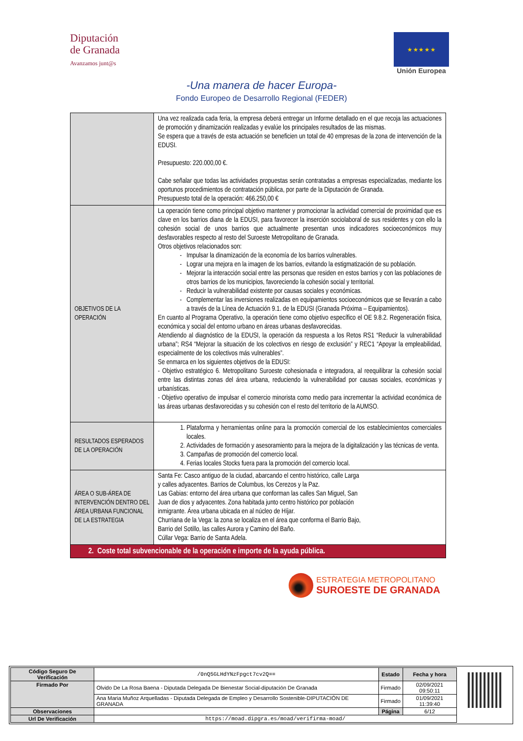Diputación
de Granada
Avanzamos junt@s
★ ★ ★ ★ ★
Unión Europea
-Una manera de hacer Europa-
Fondo Europeo de Desarrollo Regional (FEDER)
| | Una vez realizada cada feria, la empresa deberá entregar un Informe detallado en el que recoja las actuaciones de promoción y dinamización realizadas y evalúe los principales resultados de las mismas. Se espera que a través de esta actuación se beneficien un total de 40 empresas de la zona de intervención de la EDUSI. Presupuesto: 220.000,00 €. Cabe señalar que todas las actividades propuestas serán contratadas a empresas especializadas, mediante los oportunos procedimientos de contratación pública, por parte de la Diputación de Granada. Presupuesto total de la operación: 466.250,00 € |
| OBJETIVOS DE LA OPERACIÓN | La operación tiene como principal objetivo mantener y promocionar la actividad comercial de proximidad que es clave en los barrios diana de la EDUSI, para favorecer la inserción sociolaboral de sus residentes y con ello la cohesión social de unos barrios que actualmente presentan unos indicadores socioeconómicos muy desfavorables respecto al resto del Suroeste Metropolitano de Granada. Otros objetivos relacionados son: Impulsar la dinamización de la economía de los barrios vulnerables. Lograr una mejora en la imagen de los barrios, evitando la estigmatización de su población. Mejorar la interacción social entre las personas que residen en estos barrios y con las poblaciones de otros barrios de los municipios, favoreciendo la cohesión social y territorial. Reducir la vulnerabilidad existente por causas sociales y económicas. Complementar las inversiones realizadas en equipamientos socioeconómicos que se llevarán a cabo a través de la Línea de Actuación 9.1. de la EDUSI (Granada Próxima – Equipamientos). En cuanto al Programa Operativo, la operación tiene como objetivo específico el OE 9.8.2. Regeneración física, económica y social del entorno urbano en áreas urbanas desfavorecidas. Atendiendo al diagnóstico de la EDUSI, la operación da respuesta a los Retos RS1 “Reducir la vulnerabilidad urbana”; RS4 “Mejorar la situación de los colectivos en riesgo de exclusión” y REC1 “Apoyar la empleabilidad, especialmente de los colectivos más vulnerables”. Se enmarca en los siguientes objetivos de la EDUSI: - Objetivo estratégico 6. Metropolitano Suroeste cohesionada e integradora, al reequilibrar la cohesión social entre las distintas zonas del área urbana, reduciendo la vulnerabilidad por causas sociales, económicas y urbanísticas. - Objetivo operativo de impulsar el comercio minorista como medio para incrementar la actividad económica de las áreas urbanas desfavorecidas y su cohesión con el resto del territorio de la AUMSO. |
| RESULTADOS ESPERADOS DE LA OPERACIÓN | 1. Plataforma y herramientas online para la promoción comercial de los establecimientos comerciales locales. 2. Actividades de formación y asesoramiento para la mejora de la digitalización y las técnicas de venta. 3. Campañas de promoción del comercio local. 4. Ferias locales Stocks fuera para la promoción del comercio local. |
| ÁREA O SUB-ÁREA DE INTERVENCIÓN DENTRO DEL ÁREA URBANA FUNCIONAL DE LA ESTRATEGIA | Santa Fe: Casco antiguo de la ciudad, abarcando el centro histórico, calle Larga y calles adyacentes. Barrios de Columbus, los Cerezos y la Paz. Las Gabias: entorno del área urbana que conforman las calles San Miguel, San Juan de dios y adyacentes. Zona habitada junto centro histórico por población inmigrante. Área urbana ubicada en al núcleo de Híjar. Churriana de la Vega: la zona se localiza en el área que conforma el Barrio Bajo, Barrio del Sotillo, las calles Aurora y Camino del Baño. Cúllar Vega: Barrio de Santa Adela. |
| 2. Coste total subvencionable de la operación e importe de la ayuda pública. | |
ESTRATEGIA METROPOLITANO
SUROESTE DE GRANADA
| Código Seguro De Verificación | /0nQ5GLHdYNzFpgct7cv2Q== | Estado | Fecha y hora |
| Firmado Por | Olvido De La Rosa Baena - Diputada Delegada De Bienestar Social-diputación De Granada | Firmado | 02/09/2021 09:50:11 |
| | Ana Maria Muñoz Arquelladas - Diputada Delegada de Empleo y Desarrollo Sostenible-DIPUTACIÓN DE GRANADA | Firmado | 01/09/2021 11:39:40 |
| Observaciones | | Página | 6/12 |
| Url De Verificación | https://moad.dipgra.es/moad/verifirma-moad/ | | |